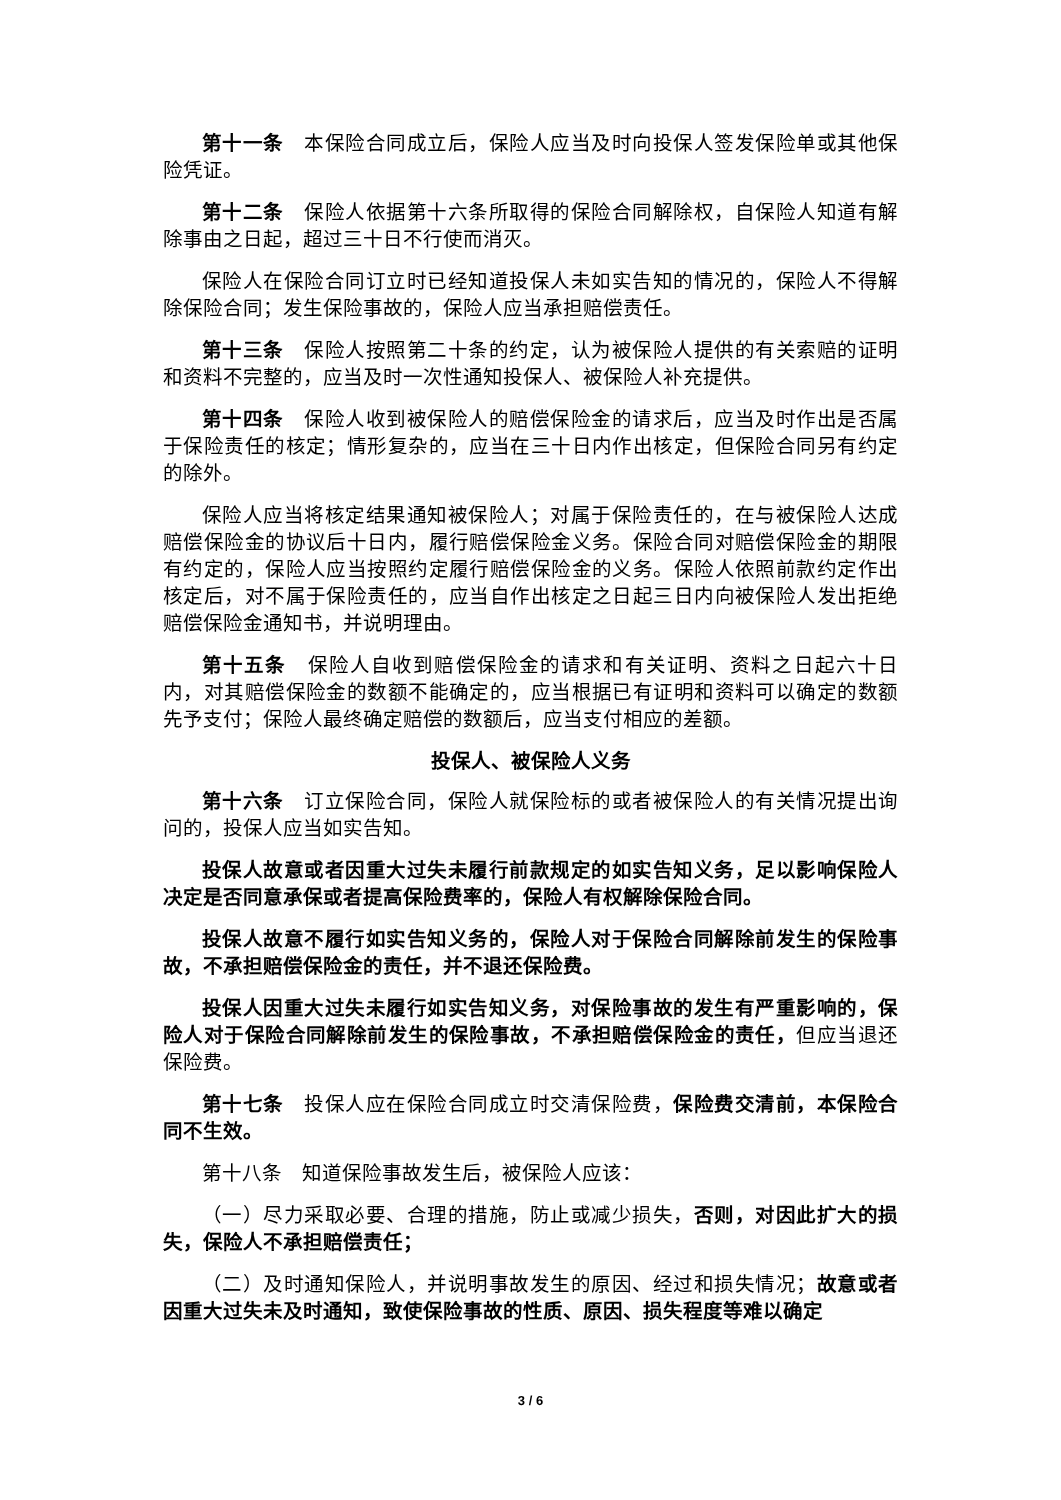第十一条　本保险合同成立后，保险人应当及时向投保人签发保险单或其他保险凭证。
第十二条　保险人依据第十六条所取得的保险合同解除权，自保险人知道有解除事由之日起，超过三十日不行使而消灭。
保险人在保险合同订立时已经知道投保人未如实告知的情况的，保险人不得解除保险合同；发生保险事故的，保险人应当承担赔偿责任。
第十三条　保险人按照第二十条的约定，认为被保险人提供的有关索赔的证明和资料不完整的，应当及时一次性通知投保人、被保险人补充提供。
第十四条　保险人收到被保险人的赔偿保险金的请求后，应当及时作出是否属于保险责任的核定；情形复杂的，应当在三十日内作出核定，但保险合同另有约定的除外。
保险人应当将核定结果通知被保险人；对属于保险责任的，在与被保险人达成赔偿保险金的协议后十日内，履行赔偿保险金义务。保险合同对赔偿保险金的期限有约定的，保险人应当按照约定履行赔偿保险金的义务。保险人依照前款约定作出核定后，对不属于保险责任的，应当自作出核定之日起三日内向被保险人发出拒绝赔偿保险金通知书，并说明理由。
第十五条　保险人自收到赔偿保险金的请求和有关证明、资料之日起六十日内，对其赔偿保险金的数额不能确定的，应当根据已有证明和资料可以确定的数额先予支付；保险人最终确定赔偿的数额后，应当支付相应的差额。
投保人、被保险人义务
第十六条　订立保险合同，保险人就保险标的或者被保险人的有关情况提出询问的，投保人应当如实告知。
投保人故意或者因重大过失未履行前款规定的如实告知义务，足以影响保险人决定是否同意承保或者提高保险费率的，保险人有权解除保险合同。
投保人故意不履行如实告知义务的，保险人对于保险合同解除前发生的保险事故，不承担赔偿保险金的责任，并不退还保险费。
投保人因重大过失未履行如实告知义务，对保险事故的发生有严重影响的，保险人对于保险合同解除前发生的保险事故，不承担赔偿保险金的责任，但应当退还保险费。
第十七条　投保人应在保险合同成立时交清保险费，保险费交清前，本保险合同不生效。
第十八条　知道保险事故发生后，被保险人应该：
（一）尽力采取必要、合理的措施，防止或减少损失，否则，对因此扩大的损失，保险人不承担赔偿责任；
（二）及时通知保险人，并说明事故发生的原因、经过和损失情况；故意或者因重大过失未及时通知，致使保险事故的性质、原因、损失程度等难以确定
3 / 6